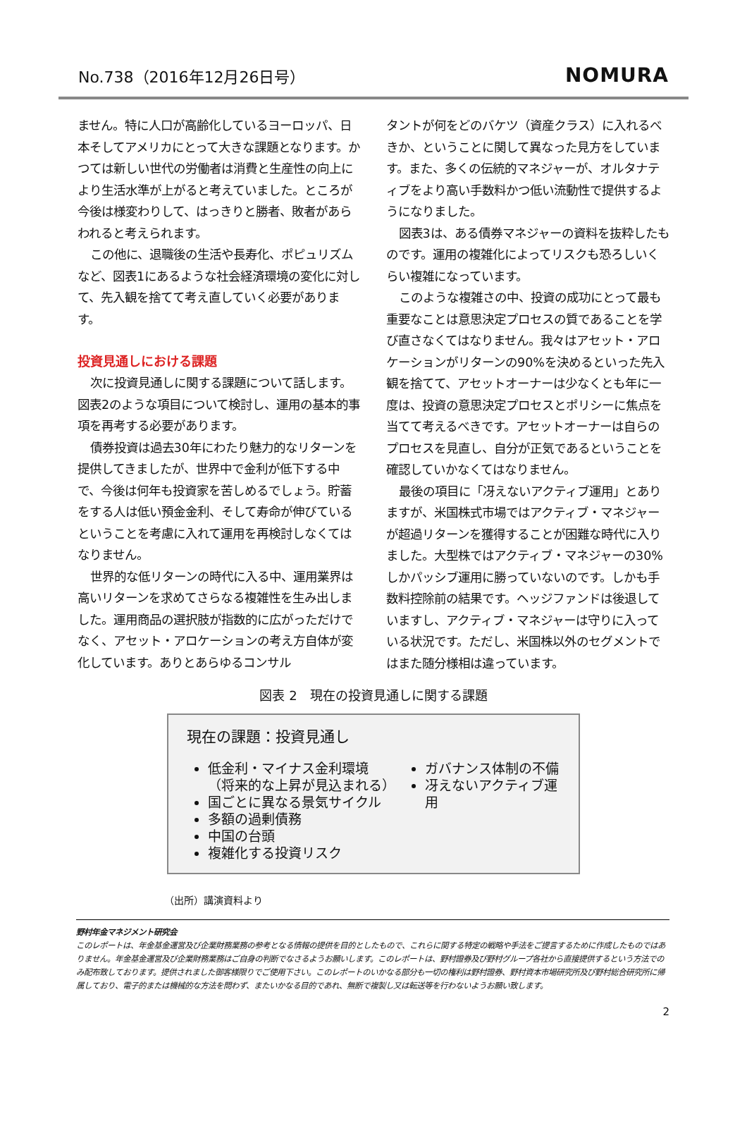No.738（2016年12月26日号） NOMURA
ません。特に人口が高齢化しているヨーロッパ、日本そしてアメリカにとって大きな課題となります。かつては新しい世代の労働者は消費と生産性の向上により生活水準が上がると考えていました。ところが今後は様変わりして、はっきりと勝者、敗者があらわれると考えられます。
この他に、退職後の生活や長寿化、ポピュリズムなど、図表1にあるような社会経済環境の変化に対して、先入観を捨てて考え直していく必要があります。
投資見通しにおける課題
次に投資見通しに関する課題について話します。図表2のような項目について検討し、運用の基本的事項を再考する必要があります。
債券投資は過去30年にわたり魅力的なリターンを提供してきましたが、世界中で金利が低下する中で、今後は何年も投資家を苦しめるでしょう。貯蓄をする人は低い預金金利、そして寿命が伸びているということを考慮に入れて運用を再検討しなくてはなりません。
世界的な低リターンの時代に入る中、運用業界は高いリターンを求めてさらなる複雑性を生み出しました。運用商品の選択肢が指数的に広がっただけでなく、アセット・アロケーションの考え方自体が変化しています。ありとあらゆるコンサル
タントが何をどのバケツ（資産クラス）に入れるべきか、ということに関して異なった見方をしています。また、多くの伝統的マネジャーが、オルタナティブをより高い手数料かつ低い流動性で提供するようになりました。
図表3は、ある債券マネジャーの資料を抜粋したものです。運用の複雑化によってリスクも恐ろしいくらい複雑になっています。
このような複雑さの中、投資の成功にとって最も重要なことは意思決定プロセスの質であることを学び直さなくてはなりません。我々はアセット・アロケーションがリターンの90%を決めるといった先入観を捨てて、アセットオーナーは少なくとも年に一度は、投資の意思決定プロセスとポリシーに焦点を当てて考えるべきです。アセットオーナーは自らのプロセスを見直し、自分が正気であるということを確認していかなくてはなりません。
最後の項目に「冴えないアクティブ運用」とありますが、米国株式市場ではアクティブ・マネジャーが超過リターンを獲得することが困難な時代に入りました。大型株ではアクティブ・マネジャーの30%しかパッシブ運用に勝っていないのです。しかも手数料控除前の結果です。ヘッジファンドは後退していますし、アクティブ・マネジャーは守りに入っている状況です。ただし、米国株以外のセグメントではまた随分様相は違っています。
図表 2　現在の投資見通しに関する課題
現在の課題：投資見通し
低金利・マイナス金利環境
（将来的な上昇が見込まれる）
国ごとに異なる景気サイクル
多額の過剰債務
中国の台頭
複雑化する投資リスク
ガバナンス体制の不備
冴えないアクティブ運用
（出所）講演資料より
野村年金マネジメント研究会
このレポートは、年金基金運営及び企業財務業務の参考となる情報の提供を目的としたもので、これらに関する特定の戦略や手法をご提言するために作成したものではありません。年金基金運営及び企業財務業務はご自身の判断でなさるようお願いします。このレポートは、野村證券及び野村グループ各社から直接提供するという方法でのみ配布致しております。提供されました御客様限りでご使用下さい。このレポートのいかなる部分も一切の権利は野村證券、野村資本市場研究所及び野村総合研究所に帰属しており、電子的または機械的な方法を問わず、またいかなる目的であれ、無断で複製し又は転送等を行わないようお願い致します。
2